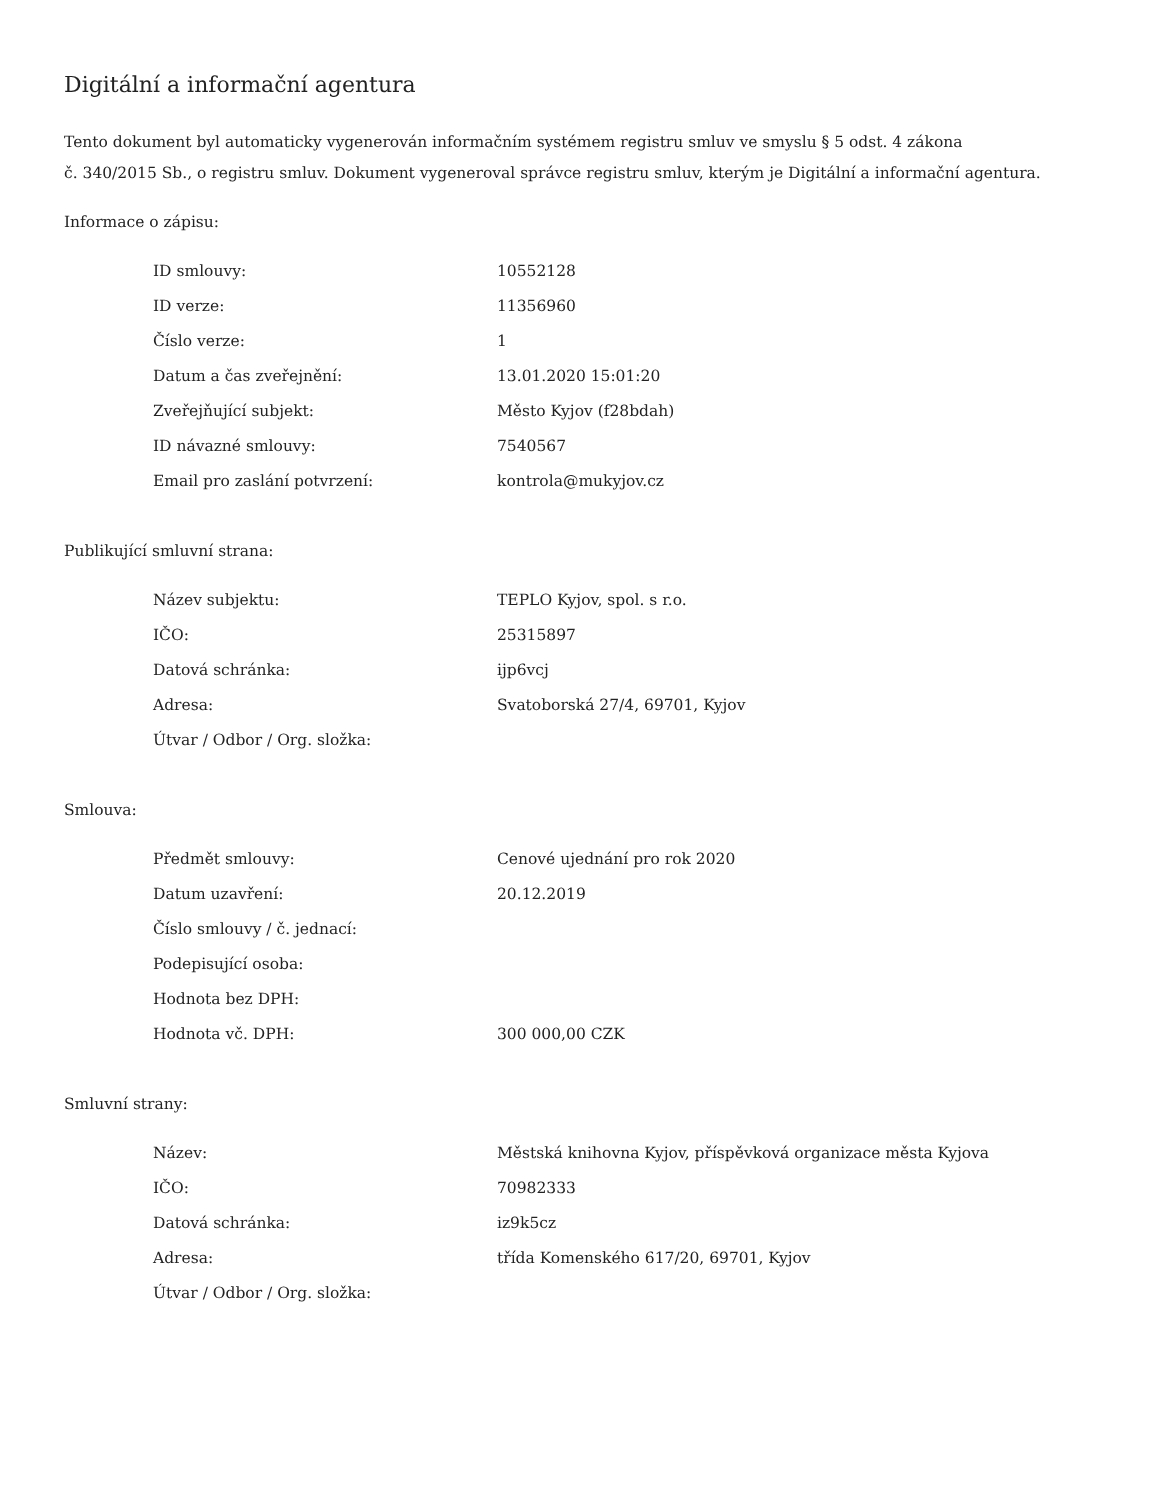Digitální a informační agentura
Tento dokument byl automaticky vygenerován informačním systémem registru smluv ve smyslu § 5 odst. 4 zákona
č. 340/2015 Sb., o registru smluv. Dokument vygeneroval správce registru smluv, kterým je Digitální a informační agentura.
Informace o zápisu:
| ID smlouvy: | 10552128 |
| ID verze: | 11356960 |
| Číslo verze: | 1 |
| Datum a čas zveřejnění: | 13.01.2020 15:01:20 |
| Zveřejňující subjekt: | Město Kyjov (f28bdah) |
| ID návazné smlouvy: | 7540567 |
| Email pro zaslání potvrzení: | kontrola@mukyjov.cz |
Publikující smluvní strana:
| Název subjektu: | TEPLO Kyjov, spol. s r.o. |
| IČO: | 25315897 |
| Datová schránka: | ijp6vcj |
| Adresa: | Svatoborská 27/4, 69701, Kyjov |
| Útvar / Odbor / Org. složka: | |
Smlouva:
| Předmět smlouvy: | Cenové ujednání pro rok 2020 |
| Datum uzavření: | 20.12.2019 |
| Číslo smlouvy / č. jednací: | |
| Podepisující osoba: | |
| Hodnota bez DPH: | |
| Hodnota vč. DPH: | 300 000,00 CZK |
Smluvní strany:
| Název: | Městská knihovna Kyjov, příspěvková organizace města Kyjova |
| IČO: | 70982333 |
| Datová schránka: | iz9k5cz |
| Adresa: | třída Komenského 617/20, 69701, Kyjov |
| Útvar / Odbor / Org. složka: | |